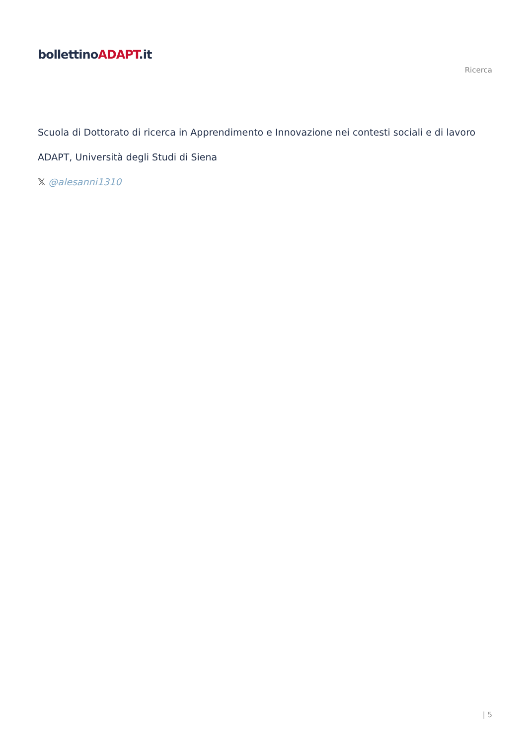bollettinoADAPT.it
Ricerca
Scuola di Dottorato di ricerca in Apprendimento e Innovazione nei contesti sociali e di lavoro
ADAPT, Università degli Studi di Siena
𝕏 @alesanni1310
| 5